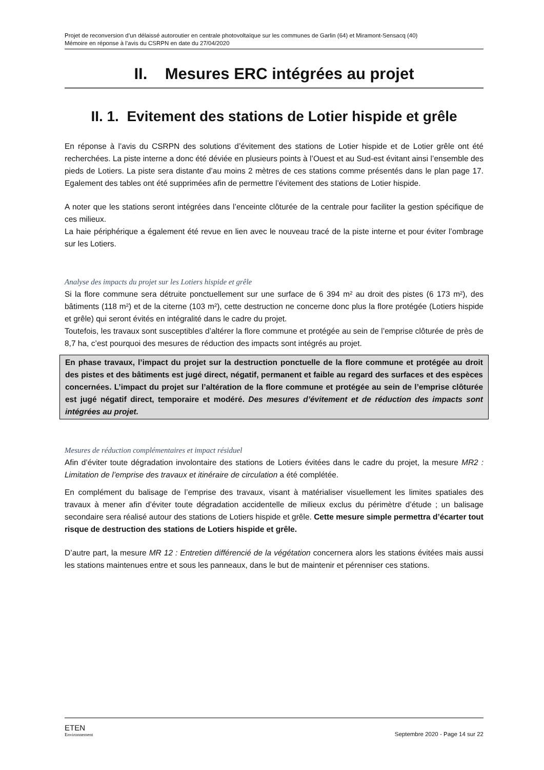Projet de reconversion d’un délaissé autoroutier en centrale photovoltaïque sur les communes de Garlin (64) et Miramont-Sensacq (40)
Mémoire en réponse à l’avis du CSRPN en date du 27/04/2020
II. Mesures ERC intégrées au projet
II. 1. Evitement des stations de Lotier hispide et grêle
En réponse à l’avis du CSRPN des solutions d’évitement des stations de Lotier hispide et de Lotier grêle ont été recherchées. La piste interne a donc été déviée en plusieurs points à l’Ouest et au Sud-est évitant ainsi l’ensemble des pieds de Lotiers. La piste sera distante d’au moins 2 mètres de ces stations comme présentés dans le plan page 17. Egalement des tables ont été supprimées afin de permettre l’évitement des stations de Lotier hispide.
A noter que les stations seront intégrées dans l’enceinte clôturée de la centrale pour faciliter la gestion spécifique de ces milieux.
La haie périphérique a également été revue en lien avec le nouveau tracé de la piste interne et pour éviter l’ombrage sur les Lotiers.
Analyse des impacts du projet sur les Lotiers hispide et grêle
Si la flore commune sera détruite ponctuellement sur une surface de 6 394 m² au droit des pistes (6 173 m²), des bâtiments (118 m²) et de la citerne (103 m²), cette destruction ne concerne donc plus la flore protégée (Lotiers hispide et grêle) qui seront évités en intégralité dans le cadre du projet.
Toutefois, les travaux sont susceptibles d’altérer la flore commune et protégée au sein de l’emprise clôturée de près de 8,7 ha, c’est pourquoi des mesures de réduction des impacts sont intégrés au projet.
En phase travaux, l’impact du projet sur la destruction ponctuelle de la flore commune et protégée au droit des pistes et des bâtiments est jugé direct, négatif, permanent et faible au regard des surfaces et des espèces concernées. L’impact du projet sur l’altération de la flore commune et protégée au sein de l’emprise clôturée est jugé négatif direct, temporaire et modéré. Des mesures d’évitement et de réduction des impacts sont intégrées au projet.
Mesures de réduction complémentaires et impact résiduel
Afin d’éviter toute dégradation involontaire des stations de Lotiers évitées dans le cadre du projet, la mesure MR2 : Limitation de l’emprise des travaux et itinéraire de circulation a été complétée.
En complément du balisage de l’emprise des travaux, visant à matérialiser visuellement les limites spatiales des travaux à mener afin d’éviter toute dégradation accidentelle de milieux exclus du périmètre d’étude ; un balisage secondaire sera réalisé autour des stations de Lotiers hispide et grêle. Cette mesure simple permettra d’écarter tout risque de destruction des stations de Lotiers hispide et grêle.
D’autre part, la mesure MR 12 : Entretien différencié de la végétation concernera alors les stations évitées mais aussi les stations maintenues entre et sous les panneaux, dans le but de maintenir et pérenniser ces stations.
ETEN
Environnement
Septembre 2020 - Page 14 sur 22